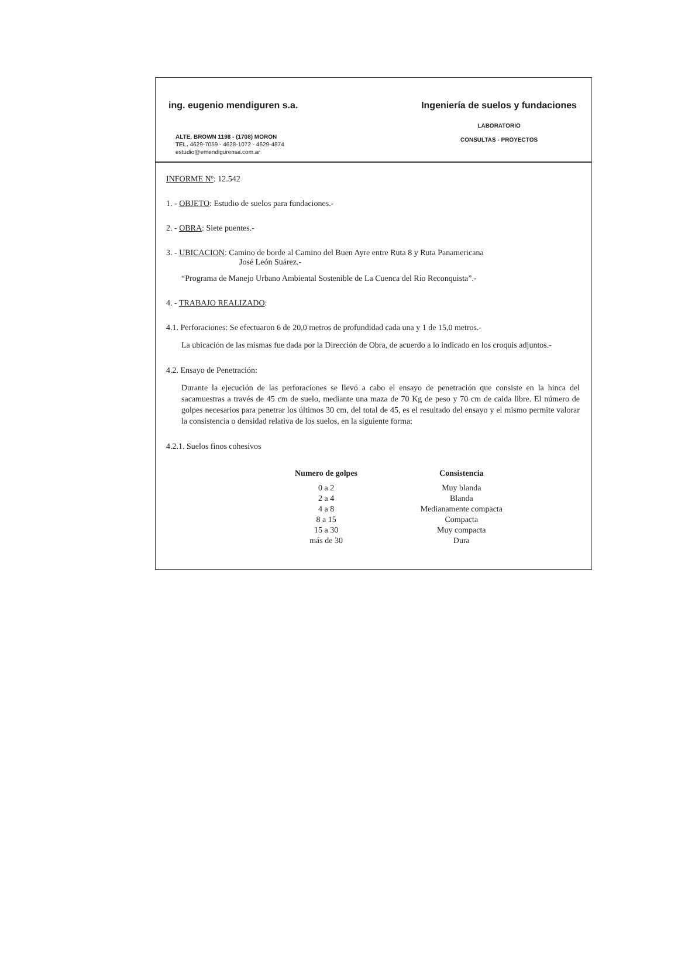ing. eugenio mendiguren s.a.
ALTE. BROWN 1198 - (1708) MORON
TEL. 4629-7059 - 4628-1072 - 4629-4874
estudio@emendigurensa.com.ar
Ingeniería de suelos y fundaciones
LABORATORIO
CONSULTAS - PROYECTOS
INFORME Nº: 12.542
1. - OBJETO: Estudio de suelos para fundaciones.-
2. - OBRA: Siete puentes.-
3. - UBICACION: Camino de borde al Camino del Buen Ayre entre Ruta 8 y Ruta Panamericana
José León Suárez.-
“Programa de Manejo Urbano Ambiental Sostenible de La Cuenca del Río Reconquista”.-
4. - TRABAJO REALIZADO:
4.1. Perforaciones: Se efectuaron 6 de 20,0 metros de profundidad cada una y 1 de 15,0 metros.-
La ubicación de las mismas fue dada por la Dirección de Obra, de acuerdo a lo indicado en los croquis adjuntos.-
4.2. Ensayo de Penetración:
Durante la ejecución de las perforaciones se llevó a cabo el ensayo de penetración que consiste en la hinca del sacamuestras a través de 45 cm de suelo, mediante una maza de 70 Kg de peso y 70 cm de caida libre. El número de golpes necesarios para penetrar los últimos 30 cm, del total de 45, es el resultado del ensayo y el mismo permite valorar la consistencia o densidad relativa de los suelos, en la siguiente forma:
4.2.1. Suelos finos cohesivos
| Numero de golpes | Consistencia |
| --- | --- |
| 0 a 2 | Muy blanda |
| 2 a 4 | Blanda |
| 4 a 8 | Medianamente compacta |
| 8 a 15 | Compacta |
| 15 a 30 | Muy compacta |
| más de 30 | Dura |